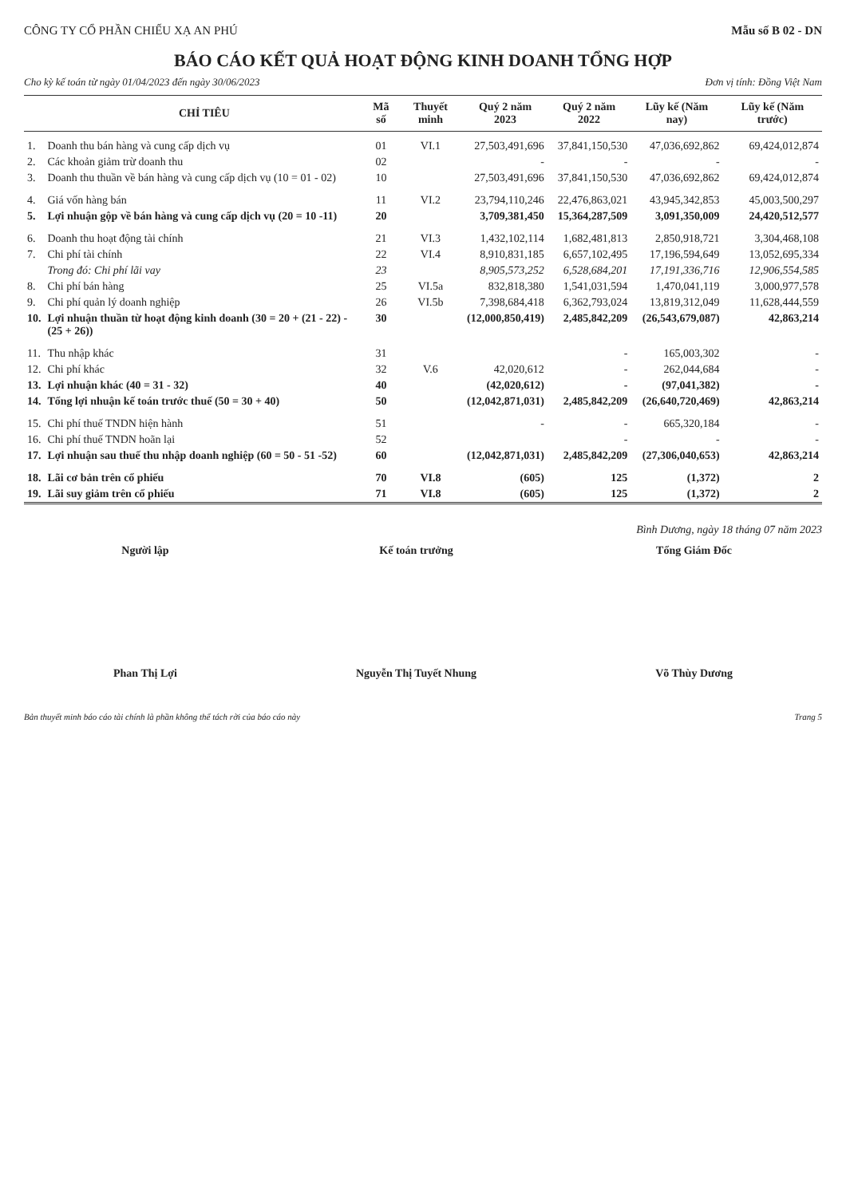CÔNG TY CỔ PHẦN CHIẾU XẠ AN PHÚ Mẫu số B 02 - DN
BÁO CÁO KẾT QUẢ HOẠT ĐỘNG KINH DOANH TỔNG HỢP
Cho kỳ kế toán từ ngày 01/04/2023 đến ngày 30/06/2023 Đơn vị tính: Đồng Việt Nam
| | CHỈ TIÊU | Mã số | Thuyết minh | Quý 2 năm 2023 | Quý 2 năm 2022 | Lũy kế (Năm nay) | Lũy kế (Năm trước) |
| --- | --- | --- | --- | --- | --- | --- | --- |
| 1. | Doanh thu bán hàng và cung cấp dịch vụ | 01 | VI.1 | 27,503,491,696 | 37,841,150,530 | 47,036,692,862 | 69,424,012,874 |
| 2. | Các khoản giảm trừ doanh thu | 02 | | - | - | - | - |
| 3. | Doanh thu thuần về bán hàng và cung cấp dịch vụ (10 = 01 - 02) | 10 | | 27,503,491,696 | 37,841,150,530 | 47,036,692,862 | 69,424,012,874 |
| 4. | Giá vốn hàng bán | 11 | VI.2 | 23,794,110,246 | 22,476,863,021 | 43,945,342,853 | 45,003,500,297 |
| 5. | Lợi nhuận gộp về bán hàng và cung cấp dịch vụ (20 = 10 -11) | 20 | | 3,709,381,450 | 15,364,287,509 | 3,091,350,009 | 24,420,512,577 |
| 6. | Doanh thu hoạt động tài chính | 21 | VI.3 | 1,432,102,114 | 1,682,481,813 | 2,850,918,721 | 3,304,468,108 |
| 7. | Chi phí tài chính | 22 | VI.4 | 8,910,831,185 | 6,657,102,495 | 17,196,594,649 | 13,052,695,334 |
| | Trong đó: Chi phí lãi vay | 23 | | 8,905,573,252 | 6,528,684,201 | 17,191,336,716 | 12,906,554,585 |
| 8. | Chi phí bán hàng | 25 | VI.5a | 832,818,380 | 1,541,031,594 | 1,470,041,119 | 3,000,977,578 |
| 9. | Chi phí quản lý doanh nghiệp | 26 | VI.5b | 7,398,684,418 | 6,362,793,024 | 13,819,312,049 | 11,628,444,559 |
| 10. | Lợi nhuận thuần từ hoạt động kinh doanh (30 = 20 + (21 - 22) - (25 + 26)) | 30 | | (12,000,850,419) | 2,485,842,209 | (26,543,679,087) | 42,863,214 |
| 11. | Thu nhập khác | 31 | | | - | 165,003,302 | - |
| 12. | Chi phí khác | 32 | V.6 | 42,020,612 | - | 262,044,684 | - |
| 13. | Lợi nhuận khác (40 = 31 - 32) | 40 | | (42,020,612) | - | (97,041,382) | - |
| 14. | Tổng lợi nhuận kế toán trước thuế (50 = 30 + 40) | 50 | | (12,042,871,031) | 2,485,842,209 | (26,640,720,469) | 42,863,214 |
| 15. | Chi phí thuế TNDN hiện hành | 51 | | - | - | 665,320,184 | - |
| 16. | Chi phí thuế TNDN hoãn lại | 52 | | | - | - | - |
| 17. | Lợi nhuận sau thuế thu nhập doanh nghiệp (60 = 50 - 51 -52) | 60 | | (12,042,871,031) | 2,485,842,209 | (27,306,040,653) | 42,863,214 |
| 18. | Lãi cơ bản trên cổ phiếu | 70 | VI.8 | (605) | 125 | (1,372) | 2 |
| 19. | Lãi suy giảm trên cổ phiếu | 71 | VI.8 | (605) | 125 | (1,372) | 2 |
Bình Dương, ngày 18 tháng 07 năm 2023
Người lập
Phan Thị Lợi
Kế toán trưởng
Nguyễn Thị Tuyết Nhung
Tổng Giám Đốc
Võ Thùy Dương
Bản thuyết minh báo cáo tài chính là phần không thể tách rời của báo cáo này Trang 5